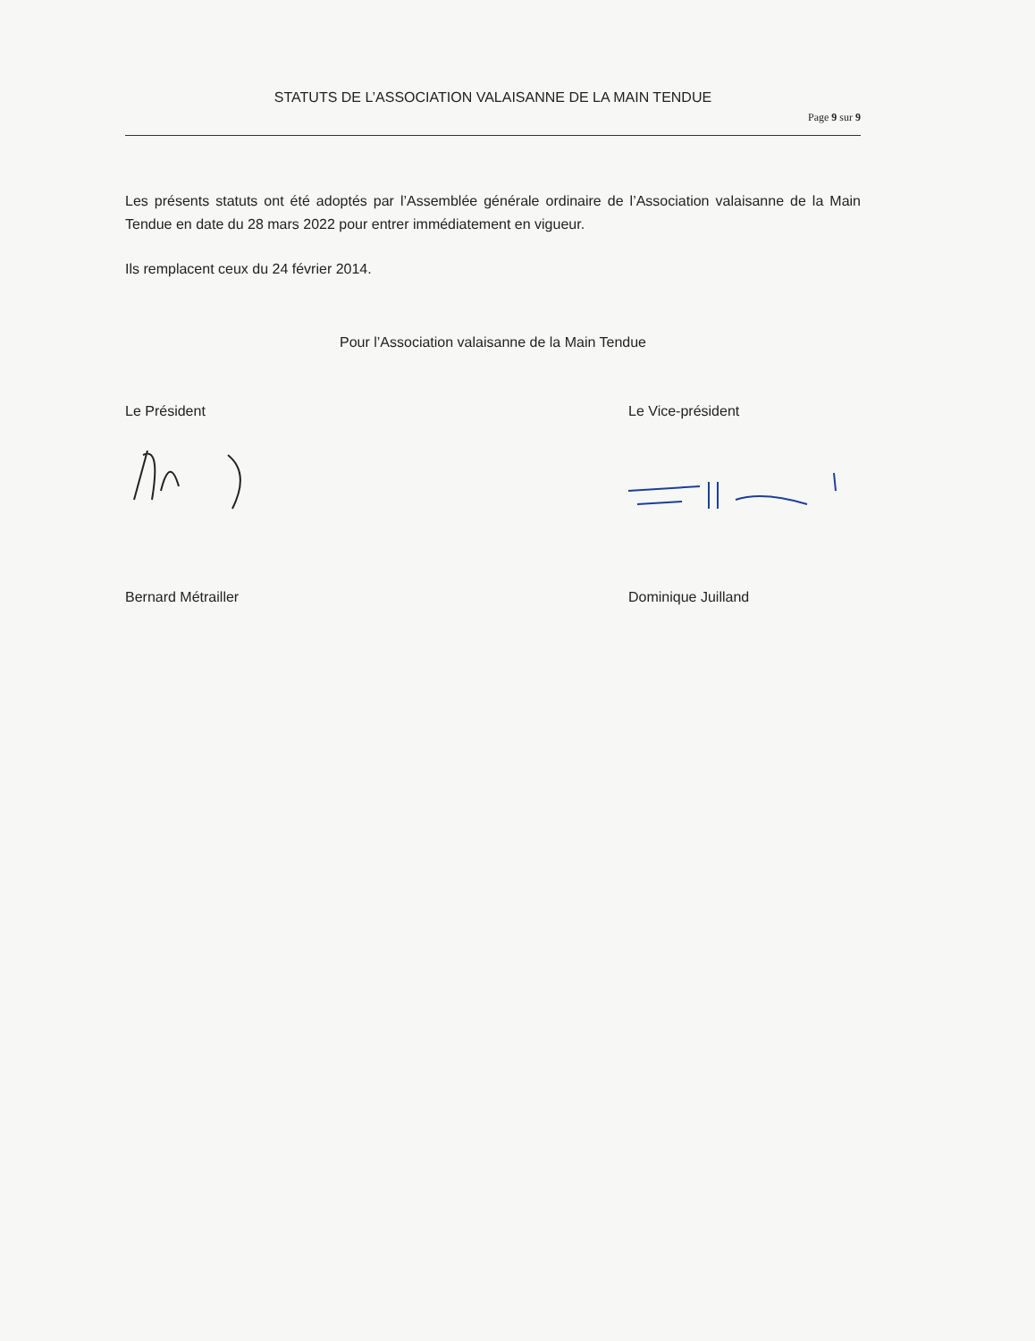STATUTS DE L’ASSOCIATION VALAISANNE DE LA MAIN TENDUE
Page 9 sur 9
Les présents statuts ont été adoptés par l’Assemblée générale ordinaire de l’Association valaisanne de la Main Tendue en date du 28 mars 2022 pour entrer immédiatement en vigueur.
Ils remplacent ceux du 24 février 2014.
Pour l’Association valaisanne de la Main Tendue
Le Président
Bernard Métrailler
Le Vice-président
Dominique Juilland